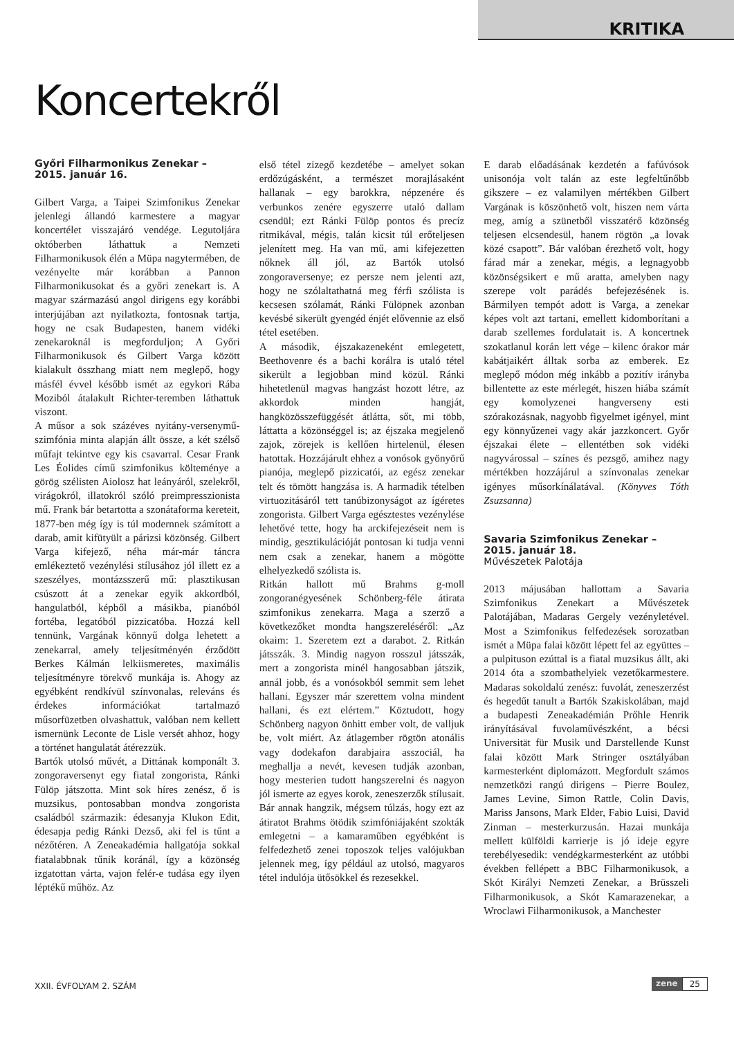KRITIKA
Koncertekről
Győri Filharmonikus Zenekar –
2015. január 16.
Gilbert Varga, a Taipei Szimfonikus Zenekar jelenlegi állandó karmestere a magyar koncertélet visszajáró vendége. Legutoljára októberben láthattuk a Nemzeti Filharmonikusok élén a Müpa nagytermében, de vezényelte már korábban a Pannon Filharmonikusokat és a győri zenekart is. A magyar származású angol dirigens egy korábbi interjújában azt nyilatkozta, fontosnak tartja, hogy ne csak Budapesten, hanem vidéki zenekaroknál is megforduljon; A Győri Filharmonikusok és Gilbert Varga között kialakult összhang miatt nem meglepő, hogy másfél évvel később ismét az egykori Rába Moziból átalakult Richter-teremben láthattuk viszont.
A műsor a sok százéves nyitány-versenymű-szimfónia minta alapján állt össze, a két szélső műfajt tekintve egy kis csavarral. Cesar Frank Les Éolides című szimfonikus költeménye a görög szélisten Aiolosz hat leányáról, szelekről, virágokról, illatokról szóló preimpresszionista mű. Frank bár betartotta a szonátaforma kereteit, 1877-ben még így is túl modernnek számított a darab, amit kifütyült a párizsi közönség. Gilbert Varga kifejező, néha már-már táncra emlékeztető vezénylési stílusához jól illett ez a szeszélyes, montázsszerű mű: plasztikusan csúszott át a zenekar egyik akkordból, hangulatból, képből a másikba, pianóból fortéba, legatóból pizzicatóba. Hozzá kell tennünk, Vargának könnyű dolga lehetett a zenekarral, amely teljesítményén érződött Berkes Kálmán lelkiismeretes, maximális teljesítményre törekvő munkája is. Ahogy az egyébként rendkívül színvonalas, releváns és érdekes információkat tartalmazó műsorfüzetben olvashattuk, valóban nem kellett ismernünk Leconte de Lisle versét ahhoz, hogy a történet hangulatát átérezzük.
Bartók utolsó művét, a Dittának komponált 3. zongoraversenyt egy fiatal zongorista, Ránki Fülöp játszotta. Mint sok híres zenész, ő is muzsikus, pontosabban mondva zongorista családból származik: édesanyja Klukon Edit, édesapja pedig Ránki Dezső, aki fel is tűnt a nézőtéren. A Zeneakadémia hallgatója sokkal fiatalabbnak tűnik koránál, így a közönség izgatottan várta, vajon felér-e tudása egy ilyen léptékű műhöz. Az
első tétel zizegő kezdetébe – amelyet sokan erdőzúgásként, a természet morajlásaként hallanak – egy barokkra, népzenére és verbunkos zenére egyszerre utaló dallam csendül; ezt Ránki Fülöp pontos és precíz ritmikával, mégis, talán kicsit túl erőteljesen jelenített meg. Ha van mű, ami kifejezetten nőknek áll jól, az Bartók utolsó zongoraversenye; ez persze nem jelenti azt, hogy ne szólaltathatná meg férfi szólista is kecsesen szólamát, Ránki Fülöpnek azonban kevésbé sikerült gyengéd énjét elővennie az első tétel esetében.
A második, éjszakazeneként emlegetett, Beethovenre és a bachi korálra is utaló tétel sikerült a legjobban mind közül. Ránki hihetetlenül magvas hangzást hozott létre, az akkordok minden hangját, hangközösszefüggését átlátta, sőt, mi több, láttatta a közönséggel is; az éjszaka megjelenő zajok, zörejek is kellően hirtelenül, élesen hatottak. Hozzájárult ehhez a vonósok gyönyörű pianója, meglepő pizzicatói, az egész zenekar telt és tömött hangzása is. A harmadik tételben virtuozitásáról tett tanúbizonyságot az ígéretes zongorista. Gilbert Varga egésztestes vezénylése lehetővé tette, hogy ha arckifejezéseit nem is mindig, gesztikulációját pontosan ki tudja venni nem csak a zenekar, hanem a mögötte elhelyezkedő szólista is.
Ritkán hallott mű Brahms g-moll zongoranégyesének Schönberg-féle átirata szimfonikus zenekarra. Maga a szerző a következőket mondta hangszereléséről: „Az okaim: 1. Szeretem ezt a darabot. 2. Ritkán játsszák. 3. Mindig nagyon rosszul játsszák, mert a zongorista minél hangosabban játszik, annál jobb, és a vonósokból semmit sem lehet hallani. Egyszer már szerettem volna mindent hallani, és ezt elértem.” Köztudott, hogy Schönberg nagyon önhitt ember volt, de valljuk be, volt miért. Az átlagember rögtön atonális vagy dodekafon darabjaira asszociál, ha meghallja a nevét, kevesen tudják azonban, hogy mesterien tudott hangszerelni és nagyon jól ismerte az egyes korok, zeneszerzők stílusait. Bár annak hangzik, mégsem túlzás, hogy ezt az átiratot Brahms ötödik szimfóniájaként szokták emlegetni – a kamaraműben egyébként is felfedezhető zenei toposzok teljes valójukban jelennek meg, így például az utolsó, magyaros tétel indulója ütősökkel és rezesekkel.
E darab előadásának kezdetén a fafúvósok unisonója volt talán az este legfeltűnőbb gikszere – ez valamilyen mértékben Gilbert Vargának is köszönhető volt, hiszen nem várta meg, amíg a szünetből visszatérő közönség teljesen elcsendesül, hanem rögtön „a lovak közé csapott”. Bár valóban érezhető volt, hogy fárad már a zenekar, mégis, a legnagyobb közönségsikert e mű aratta, amelyben nagy szerepe volt parádés befejezésének is. Bármilyen tempót adott is Varga, a zenekar képes volt azt tartani, emellett kidomborítani a darab szellemes fordulatait is. A koncertnek szokatlanul korán lett vége – kilenc órakor már kabátjaikért álltak sorba az emberek. Ez meglepő módon még inkább a pozitív irányba billentette az este mérlegét, hiszen hiába számít egy komolyzenei hangverseny esti szórakozásnak, nagyobb figyelmet igényel, mint egy könnyűzenei vagy akár jazzkoncert. Győr éjszakai élete – ellentétben sok vidéki nagyvárossal – színes és pezsgő, amihez nagy mértékben hozzájárul a színvonalas zenekar igényes műsorkínálatával. (Könyves Tóth Zsuzsanna)
Savaria Szimfonikus Zenekar –
2015. január 18.
Művészetek Palotája
2013 májusában hallottam a Savaria Szimfonikus Zenekart a Művészetek Palotájában, Madaras Gergely vezényletével. Most a Szimfonikus felfedezések sorozatban ismét a Müpa falai között lépett fel az együttes – a pulpituson ezúttal is a fiatal muzsikus állt, aki 2014 óta a szombathelyiek vezetőkarmestere. Madaras sokoldalú zenész: fuvolát, zeneszerzést és hegedűt tanult a Bartók Szakiskolában, majd a budapesti Zeneakadémián Prőhle Henrik irányításával fuvolaművészként, a bécsi Universität für Musik und Darstellende Kunst falai között Mark Stringer osztályában karmesterként diplomázott. Megfordult számos nemzetközi rangú dirigens – Pierre Boulez, James Levine, Simon Rattle, Colin Davis, Mariss Jansons, Mark Elder, Fabio Luisi, David Zinman – mesterkurzusán. Hazai munkája mellett külföldi karrierje is jó ideje egyre terebélyesedik: vendégkarmesterként az utóbbi években fellépett a BBC Filharmonikusok, a Skót Királyi Nemzeti Zenekar, a Brüsszeli Filharmonikusok, a Skót Kamarazenekar, a Wroclawi Filharmonikusok, a Manchester
XXII. ÉVFOLYAM 2. SZÁM zene 25